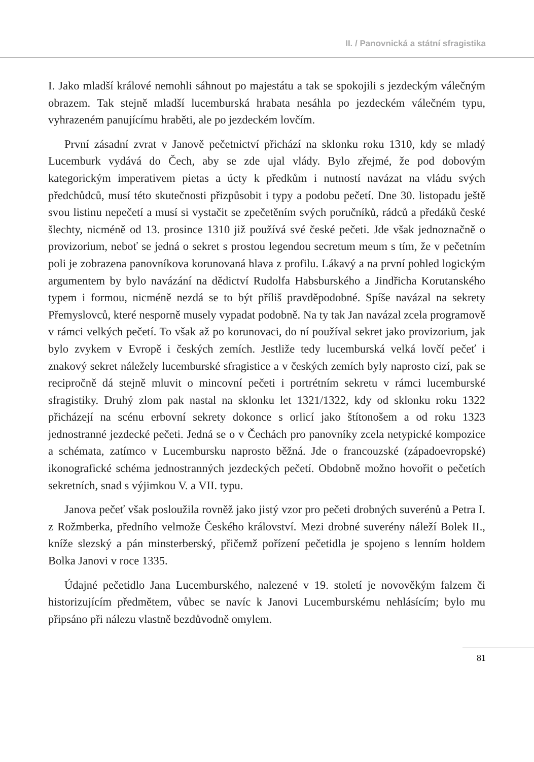II. / Panovnická a státní sfragistika
I. Jako mladší králové nemohli sáhnout po majestátu a tak se spokojili s jezdeckým válečným obrazem. Tak stejně mladší lucemburská hrabata nesáhla po jezdeckém válečném typu, vyhrazeném panujícímu hraběti, ale po jezdeckém lovčím.
První zásadní zvrat v Janově pečetnictví přichází na sklonku roku 1310, kdy se mladý Lucemburk vydává do Čech, aby se zde ujal vlády. Bylo zřejmé, že pod dobovým kategorickým imperativem pietas a úcty k předkům i nutností navázat na vládu svých předchůdců, musí této skutečnosti přizpůsobit i typy a podobu pečetí. Dne 30. listopadu ještě svou listinu nepečetí a musí si vystačit se zpečetěním svých poručníků, rádců a předáků české šlechty, nicméně od 13. prosince 1310 již používá své české pečeti. Jde však jednoznačně o provizorium, neboť se jedná o sekret s prostou legendou secretum meum s tím, že v pečetním poli je zobrazena panovníkova korunovaná hlava z profilu. Lákavý a na první pohled logickým argumentem by bylo navázání na dědictví Rudolfa Habsburského a Jindřicha Korutanského typem i formou, nicméně nezdá se to být příliš pravděpodobné. Spíše navázal na sekrety Přemyslovců, které nesporně musely vypadat podobně. Na ty tak Jan navázal zcela programově v rámci velkých pečetí. To však až po korunovaci, do ní používal sekret jako provizorium, jak bylo zvykem v Evropě i českých zemích. Jestliže tedy lucemburská velká lovčí pečeť i znakový sekret náležely lucemburské sfragistice a v českých zemích byly naprosto cizí, pak se recipročně dá stejně mluvit o mincovní pečeti i portrétním sekretu v rámci lucemburské sfragistiky. Druhý zlom pak nastal na sklonku let 1321/1322, kdy od sklonku roku 1322 přicházejí na scénu erbovní sekrety dokonce s orlicí jako štítonošem a od roku 1323 jednostranné jezdecké pečeti. Jedná se o v Čechách pro panovníky zcela netypické kompozice a schémata, zatímco v Lucembursku naprosto běžná. Jde o francouzské (západoevropské) ikonografické schéma jednostranných jezdeckých pečetí. Obdobně možno hovořit o pečetích sekretních, snad s výjimkou V. a VII. typu.
Janova pečeť však posloužila rovněž jako jistý vzor pro pečeti drobných suverénů a Petra I. z Rožmberka, předního velmože Českého království. Mezi drobné suverény náleží Bolek II., kníže slezský a pán minsterberský, přičemž pořízení pečetidla je spojeno s lenním holdem Bolka Janovi v roce 1335.
Údajné pečetidlo Jana Lucemburského, nalezené v 19. století je novověkým falzem či historizujícím předmětem, vůbec se navíc k Janovi Lucemburskému nehlásícím; bylo mu připsáno při nálezu vlastně bezdůvodně omylem.
81